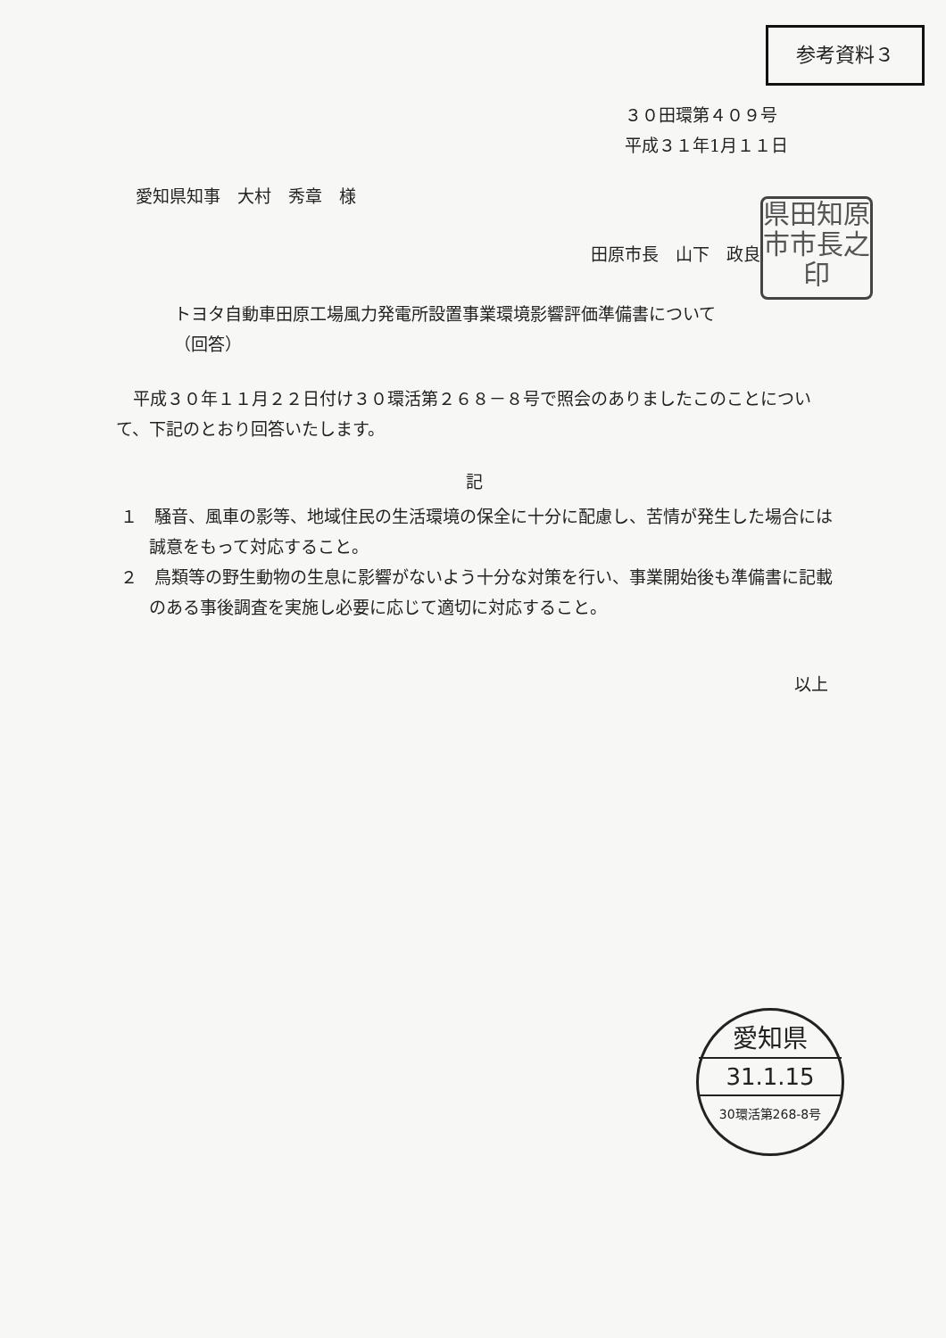参考資料３
３０田環第４０９号
平成３１年1月１１日
愛知県知事　大村　秀章　様
県田知原市市長之印
田原市長　山下　政良
トヨタ自動車田原工場風力発電所設置事業環境影響評価準備書について
（回答）
平成３０年１１月２２日付け３０環活第２６８－８号で照会のありましたこのことについて、下記のとおり回答いたします。
記
１　騒音、風車の影等、地域住民の生活環境の保全に十分に配慮し、苦情が発生した場合には誠意をもって対応すること。
２　鳥類等の野生動物の生息に影響がないよう十分な対策を行い、事業開始後も準備書に記載のある事後調査を実施し必要に応じて適切に対応すること。
以上
愛知県
31.1.15
30環活第268-8号